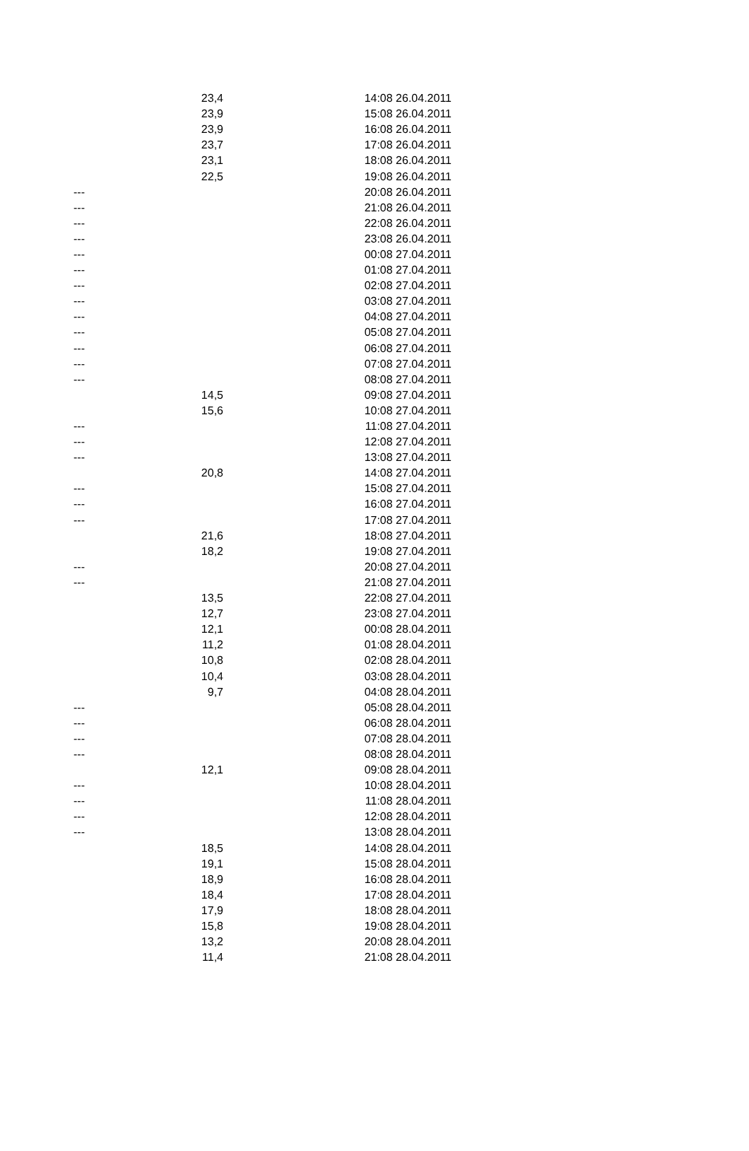| | 23,4 | 14:08 26.04.2011 |
| | 23,9 | 15:08 26.04.2011 |
| | 23,9 | 16:08 26.04.2011 |
| | 23,7 | 17:08 26.04.2011 |
| | 23,1 | 18:08 26.04.2011 |
| | 22,5 | 19:08 26.04.2011 |
| --- | | 20:08 26.04.2011 |
| --- | | 21:08 26.04.2011 |
| --- | | 22:08 26.04.2011 |
| --- | | 23:08 26.04.2011 |
| --- | | 00:08 27.04.2011 |
| --- | | 01:08 27.04.2011 |
| --- | | 02:08 27.04.2011 |
| --- | | 03:08 27.04.2011 |
| --- | | 04:08 27.04.2011 |
| --- | | 05:08 27.04.2011 |
| --- | | 06:08 27.04.2011 |
| --- | | 07:08 27.04.2011 |
| --- | | 08:08 27.04.2011 |
| | 14,5 | 09:08 27.04.2011 |
| | 15,6 | 10:08 27.04.2011 |
| --- | | 11:08 27.04.2011 |
| --- | | 12:08 27.04.2011 |
| --- | | 13:08 27.04.2011 |
| | 20,8 | 14:08 27.04.2011 |
| --- | | 15:08 27.04.2011 |
| --- | | 16:08 27.04.2011 |
| --- | | 17:08 27.04.2011 |
| | 21,6 | 18:08 27.04.2011 |
| | 18,2 | 19:08 27.04.2011 |
| --- | | 20:08 27.04.2011 |
| --- | | 21:08 27.04.2011 |
| | 13,5 | 22:08 27.04.2011 |
| | 12,7 | 23:08 27.04.2011 |
| | 12,1 | 00:08 28.04.2011 |
| | 11,2 | 01:08 28.04.2011 |
| | 10,8 | 02:08 28.04.2011 |
| | 10,4 | 03:08 28.04.2011 |
| | 9,7 | 04:08 28.04.2011 |
| --- | | 05:08 28.04.2011 |
| --- | | 06:08 28.04.2011 |
| --- | | 07:08 28.04.2011 |
| --- | | 08:08 28.04.2011 |
| | 12,1 | 09:08 28.04.2011 |
| --- | | 10:08 28.04.2011 |
| --- | | 11:08 28.04.2011 |
| --- | | 12:08 28.04.2011 |
| --- | | 13:08 28.04.2011 |
| | 18,5 | 14:08 28.04.2011 |
| | 19,1 | 15:08 28.04.2011 |
| | 18,9 | 16:08 28.04.2011 |
| | 18,4 | 17:08 28.04.2011 |
| | 17,9 | 18:08 28.04.2011 |
| | 15,8 | 19:08 28.04.2011 |
| | 13,2 | 20:08 28.04.2011 |
| | 11,4 | 21:08 28.04.2011 |